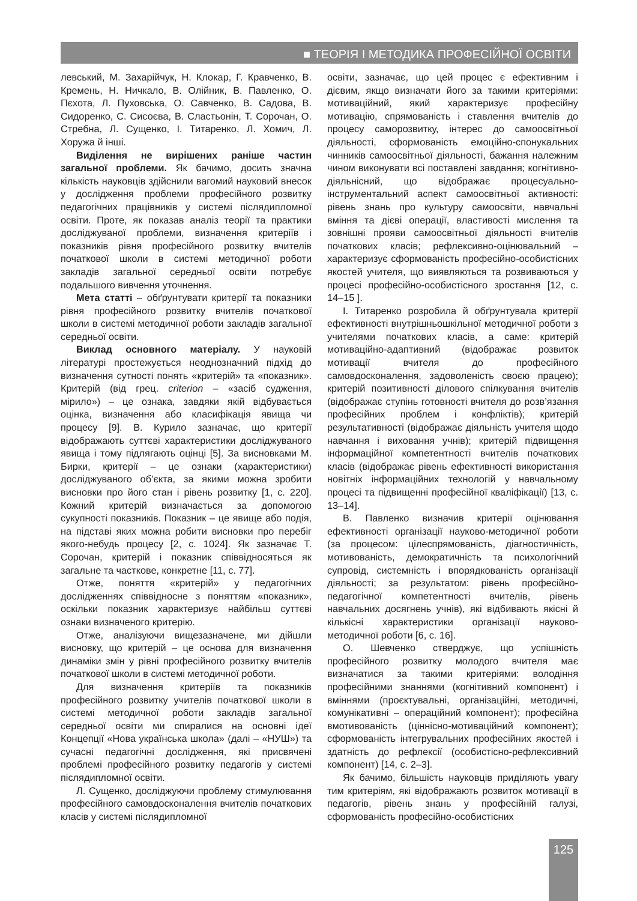■ ТЕОРІЯ І МЕТОДИКА ПРОФЕСІЙНОЇ ОСВІТИ
левський, М. Захарійчук, Н. Клокар, Г. Кравченко, В. Кремень, Н. Ничкало, В. Олійник, В. Павленко, О. Пєхота, Л. Пуховська, О. Савченко, В. Садова, В. Сидоренко, С. Сисоєва, В. Сластьонін, Т. Сорочан, О. Стребна, Л. Сущенко, І. Титаренко, Л. Хомич, Л. Хоружа й інші.
Виділення не вирішених раніше частин загальної проблеми. Як бачимо, досить значна кількість науковців здійснили вагомий науковий внесок у дослідження проблеми професійного розвитку педагогічних працівників у системі післядипломної освіти. Проте, як показав аналіз теорії та практики досліджуваної проблеми, визначення критеріїв і показників рівня професійного розвитку вчителів початкової школи в системі методичної роботи закладів загальної середньої освіти потребує подальшого вивчення уточнення.
Мета статті – обґрунтувати критерії та показники рівня професійного розвитку вчителів початкової школи в системі методичної роботи закладів загальної середньої освіти.
Виклад основного матеріалу. У науковій літературі простежується неоднозначний підхід до визначення сутності понять «критерій» та «показник». Критерій (від грец. criterion – «засіб судження, мірило») – це ознака, завдяки якій відбувається оцінка, визначення або класифікація явища чи процесу [9]. В. Курило зазначає, що критерії відображають суттєві характеристики досліджуваного явища і тому підлягають оцінці [5]. За висновками М. Бирки, критерії – це ознаки (характеристики) досліджуваного об’єкта, за якими можна зробити висновки про його стан і рівень розвитку [1, с. 220]. Кожний критерій визначається за допомогою сукупності показників. Показник – це явище або подія, на підставі яких можна робити висновки про перебіг якого-небудь процесу [2, с. 1024]. Як зазначає Т. Сорочан, критерій і показник співвідносяться як загальне та часткове, конкретне [11, с. 77].
Отже, поняття «критерій» у педагогічних дослідженнях співвідносне з поняттям «показник», оскільки показник характеризує найбільш суттєві ознаки визначеного критерію.
Отже, аналізуючи вищезазначене, ми дійшли висновку, що критерій – це основа для визначення динаміки змін у рівні професійного розвитку вчителів початкової школи в системі методичної роботи.
Для визначення критеріїв та показників професійного розвитку учителів початкової школи в системі методичної роботи закладів загальної середньої освіти ми спиралися на основні ідеї Концепції «Нова українська школа» (далі – «НУШ») та сучасні педагогічні дослідження, які присвячені проблемі професійного розвитку педагогів у системі післядипломної освіти.
Л. Сущенко, досліджуючи проблему стимулювання професійного самовдосконалення вчителів початкових класів у системі післядипломної
освіти, зазначає, що цей процес є ефективним і дієвим, якщо визначати його за такими критеріями: мотиваційний, який характеризує професійну мотивацію, спрямованість і ставлення вчителів до процесу саморозвитку, інтерес до самоосвітньої діяльності, сформованість емоційно-спонукальних чинників самоосвітньої діяльності, бажання належним чином виконувати всі поставлені завдання; когнітивно-діяльнісний, що відображає процесуально-інструментальний аспект самоосвітньої активності: рівень знань про культуру самоосвіти, навчальні вміння та дієві операції, властивості мислення та зовнішні прояви самоосвітньої діяльності вчителів початкових класів; рефлексивно-оцінювальний – характеризує сформованість професійно-особистісних якостей учителя, що виявляються та розвиваються у процесі професійно-особистісного зростання [12, с. 14–15 ].
І. Титаренко розробила й обґрунтувала критерії ефективності внутрішньошкільної методичної роботи з учителями початкових класів, а саме: критерій мотиваційно-адаптивний (відображає розвиток мотивації вчителя до професійного самовдосконалення, задоволеність своєю працею); критерій позитивності ділового спілкування вчителів (відображає ступінь готовності вчителя до розв’язання професійних проблем і конфліктів); критерій результативності (відображає діяльність учителя щодо навчання і виховання учнів); критерій підвищення інформаційної компетентності вчителів початкових класів (відображає рівень ефективності використання новітніх інформаційних технологій у навчальному процесі та підвищенні професійної кваліфікації) [13, с. 13–14].
В. Павленко визначив критерії оцінювання ефективності організації науково-методичної роботи (за процесом: цілеспрямованість, діагностичність, мотивованість, демократичність та психологічний супровід, системність і впорядкованість організації діяльності; за результатом: рівень професійно-педагогічної компетентності вчителів, рівень навчальних досягнень учнів), які відбивають якісні й кількісні характеристики організації науково-методичної роботи [6, с. 16].
О. Шевченко стверджує, що успішність професійного розвитку молодого вчителя має визначатися за такими критеріями: володіння професійними знаннями (когнітивний компонент) і вміннями (проєктувальні, організаційні, методичні, комунікативні – операційний компонент); професійна вмотивованість (ціннісно-мотиваційний компонент); сформованість інтегрувальних професійних якостей і здатність до рефлексії (особистісно-рефлексивний компонент) [14, с. 2–3].
Як бачимо, більшість науковців приділяють увагу тим критеріям, які відображають розвиток мотивації в педагогів, рівень знань у професійній галузі, сформованість професійно-особистісних
125